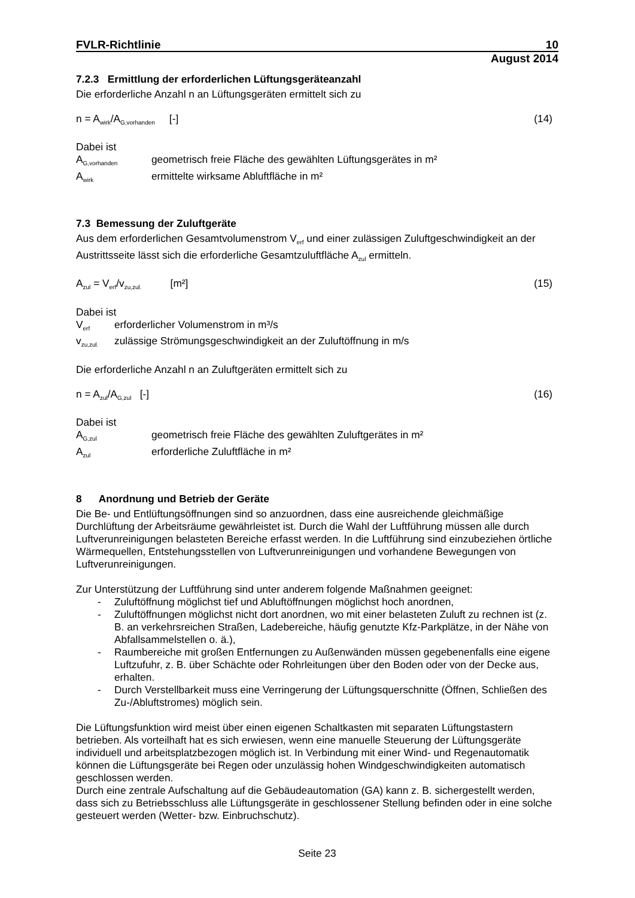FVLR-Richtlinie 10
August 2014
7.2.3 Ermittlung der erforderlichen Lüftungsgeräteanzahl
Die erforderliche Anzahl n an Lüftungsgeräten ermittelt sich zu
n = A<sub>wirk</sub>/A<sub>G,vorhanden</sub> [-] (14)
Dabei ist
A<sub>G,vorhanden</sub> geometrisch freie Fläche des gewählten Lüftungsgerätes in m²
A<sub>wirk</sub> ermittelte wirksame Abluftfläche in m²
7.3 Bemessung der Zuluftgeräte
Aus dem erforderlichen Gesamtvolumenstrom V<sub>erf</sub> und einer zulässigen Zuluftgeschwindigkeit an der Austrittsseite lässt sich die erforderliche Gesamtzuluftfläche A<sub>zul</sub> ermitteln.
A<sub>zul</sub> = V<sub>erf</sub>/v<sub>zu,zul.</sub> [m²] (15)
Dabei ist
V<sub>erf</sub> erforderlicher Volumenstrom in m³/s
v<sub>zu,zul.</sub> zulässige Strömungsgeschwindigkeit an der Zuluftöffnung in m/s
Die erforderliche Anzahl n an Zuluftgeräten ermittelt sich zu
n = A<sub>zul</sub>/A<sub>G,zul</sub> [-] (16)
Dabei ist
A<sub>G,zul</sub> geometrisch freie Fläche des gewählten Zuluftgerätes in m²
A<sub>zul</sub> erforderliche Zuluftfläche in m²
8 Anordnung und Betrieb der Geräte
Die Be- und Entlüftungsöffnungen sind so anzuordnen, dass eine ausreichende gleichmäßige Durchlüftung der Arbeitsräume gewährleistet ist. Durch die Wahl der Luftführung müssen alle durch Luftverunreinigungen belasteten Bereiche erfasst werden. In die Luftführung sind einzubeziehen örtliche Wärmequellen, Entstehungsstellen von Luftverunreinigungen und vorhandene Bewegungen von Luftverunreinigungen.
Zur Unterstützung der Luftführung sind unter anderem folgende Maßnahmen geeignet:
- Zuluftöffnung möglichst tief und Abluftöffnungen möglichst hoch anordnen,
- Zuluftöffnungen möglichst nicht dort anordnen, wo mit einer belasteten Zuluft zu rechnen ist (z. B. an verkehrsreichen Straßen, Ladebereiche, häufig genutzte Kfz-Parkplätze, in der Nähe von Abfallsammelstellen o. ä.),
- Raumbereiche mit großen Entfernungen zu Außenwänden müssen gegebenenfalls eine eigene Luftzufuhr, z. B. über Schächte oder Rohrleitungen über den Boden oder von der Decke aus, erhalten.
- Durch Verstellbarkeit muss eine Verringerung der Lüftungsquerschnitte (Öffnen, Schließen des Zu-/Abluftstromes) möglich sein.
Die Lüftungsfunktion wird meist über einen eigenen Schaltkasten mit separaten Lüftungstastern betrieben. Als vorteilhaft hat es sich erwiesen, wenn eine manuelle Steuerung der Lüftungsgeräte individuell und arbeitsplatzbezogen möglich ist. In Verbindung mit einer Wind- und Regenautomatik können die Lüftungsgeräte bei Regen oder unzulässig hohen Windgeschwindigkeiten automatisch geschlossen werden.
Durch eine zentrale Aufschaltung auf die Gebäudeautomation (GA) kann z. B. sichergestellt werden, dass sich zu Betriebsschluss alle Lüftungsgeräte in geschlossener Stellung befinden oder in eine solche gesteuert werden (Wetter- bzw. Einbruchschutz).
Seite 23